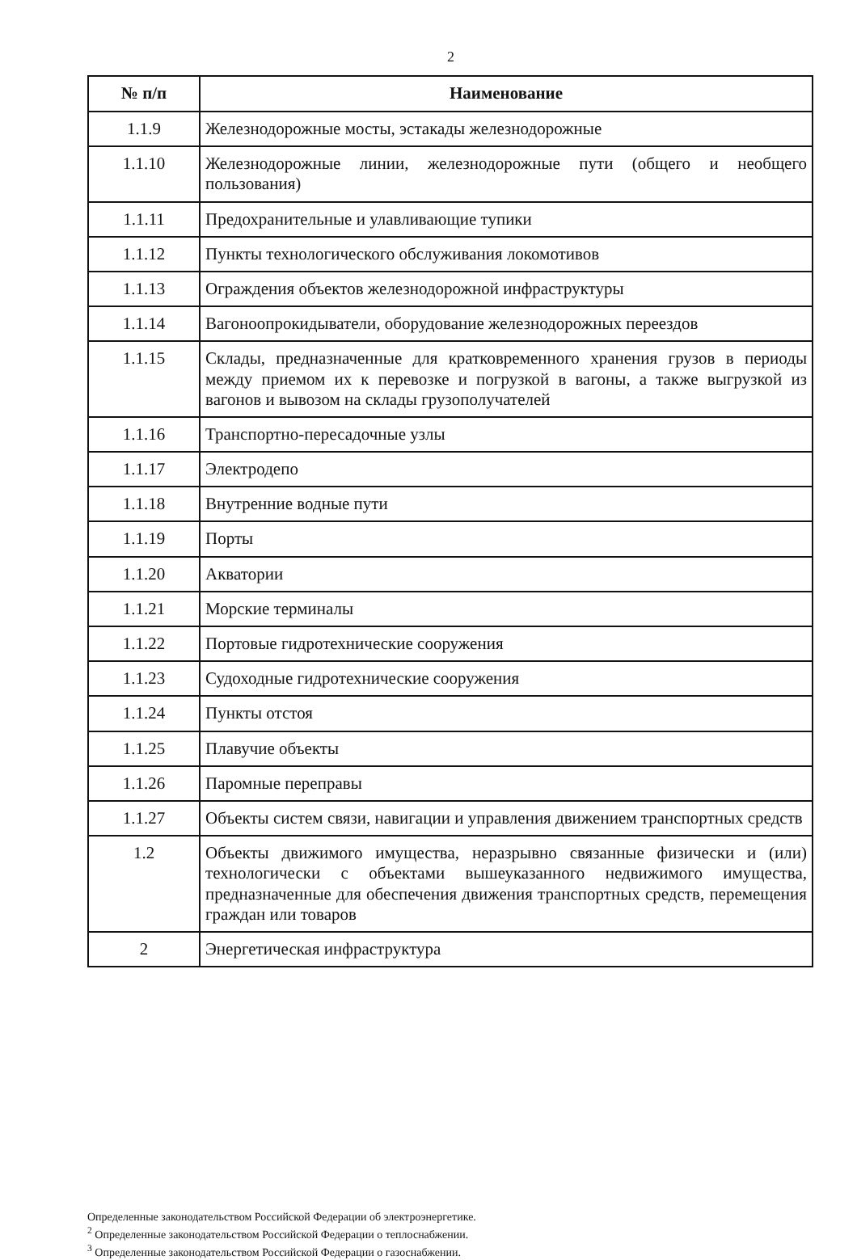2
| № п/п | Наименование |
| --- | --- |
| 1.1.9 | Железнодорожные мосты, эстакады железнодорожные |
| 1.1.10 | Железнодорожные линии, железнодорожные пути (общего и необщего пользования) |
| 1.1.11 | Предохранительные и улавливающие тупики |
| 1.1.12 | Пункты технологического обслуживания локомотивов |
| 1.1.13 | Ограждения объектов железнодорожной инфраструктуры |
| 1.1.14 | Вагоноопрокидыватели, оборудование железнодорожных переездов |
| 1.1.15 | Склады, предназначенные для кратковременного хранения грузов в периоды между приемом их к перевозке и погрузкой в вагоны, а также выгрузкой из вагонов и вывозом на склады грузополучателей |
| 1.1.16 | Транспортно-пересадочные узлы |
| 1.1.17 | Электродепо |
| 1.1.18 | Внутренние водные пути |
| 1.1.19 | Порты |
| 1.1.20 | Акватории |
| 1.1.21 | Морские терминалы |
| 1.1.22 | Портовые гидротехнические сооружения |
| 1.1.23 | Судоходные гидротехнические сооружения |
| 1.1.24 | Пункты отстоя |
| 1.1.25 | Плавучие объекты |
| 1.1.26 | Паромные переправы |
| 1.1.27 | Объекты систем связи, навигации и управления движением транспортных средств |
| 1.2 | Объекты движимого имущества, неразрывно связанные физически и (или) технологически с объектами вышеуказанного недвижимого имущества, предназначенные для обеспечения движения транспортных средств, перемещения граждан или товаров |
| 2 | Энергетическая инфраструктура |
Определенные законодательством Российской Федерации об электроэнергетике.
<sup>2</sup> Определенные законодательством Российской Федерации о теплоснабжении.
<sup>3</sup> Определенные законодательством Российской Федерации о газоснабжении.